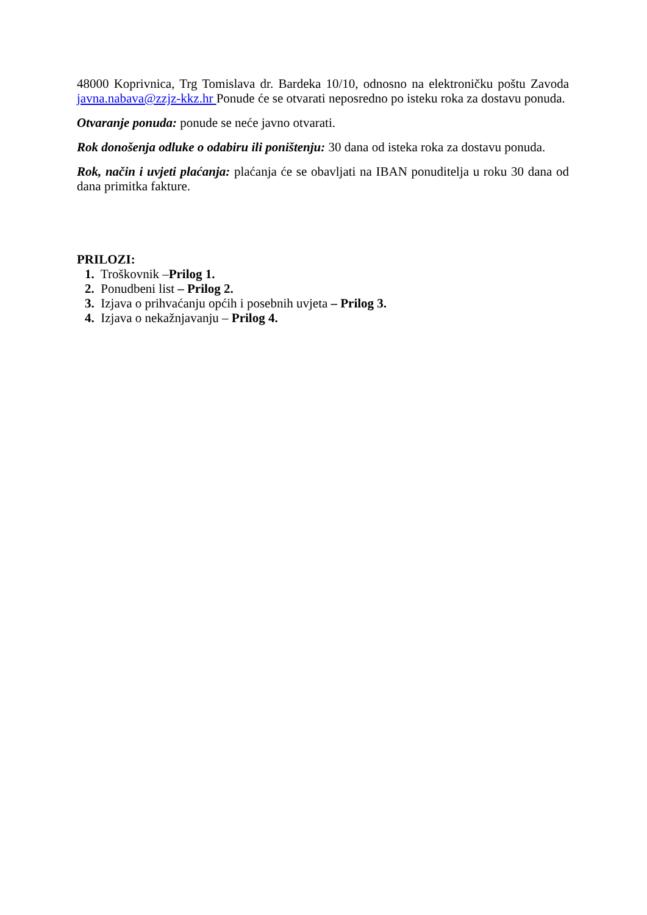48000 Koprivnica, Trg Tomislava dr. Bardeka 10/10, odnosno na elektroničku poštu Zavoda javna.nabava@zzjz-kkz.hr Ponude će se otvarati neposredno po isteku roka za dostavu ponuda.
Otvaranje ponuda: ponude se neće javno otvarati.
Rok donošenja odluke o odabiru ili poništenju: 30 dana od isteka roka za dostavu ponuda.
Rok, način i uvjeti plaćanja: plaćanja će se obavljati na IBAN ponuditelja u roku 30 dana od dana primitka fakture.
PRILOZI:
1. Troškovnik –Prilog 1.
2. Ponudbeni list – Prilog 2.
3. Izjava o prihvaćanju općih i posebnih uvjeta – Prilog 3.
4. Izjava o nekažnjavanju – Prilog 4.